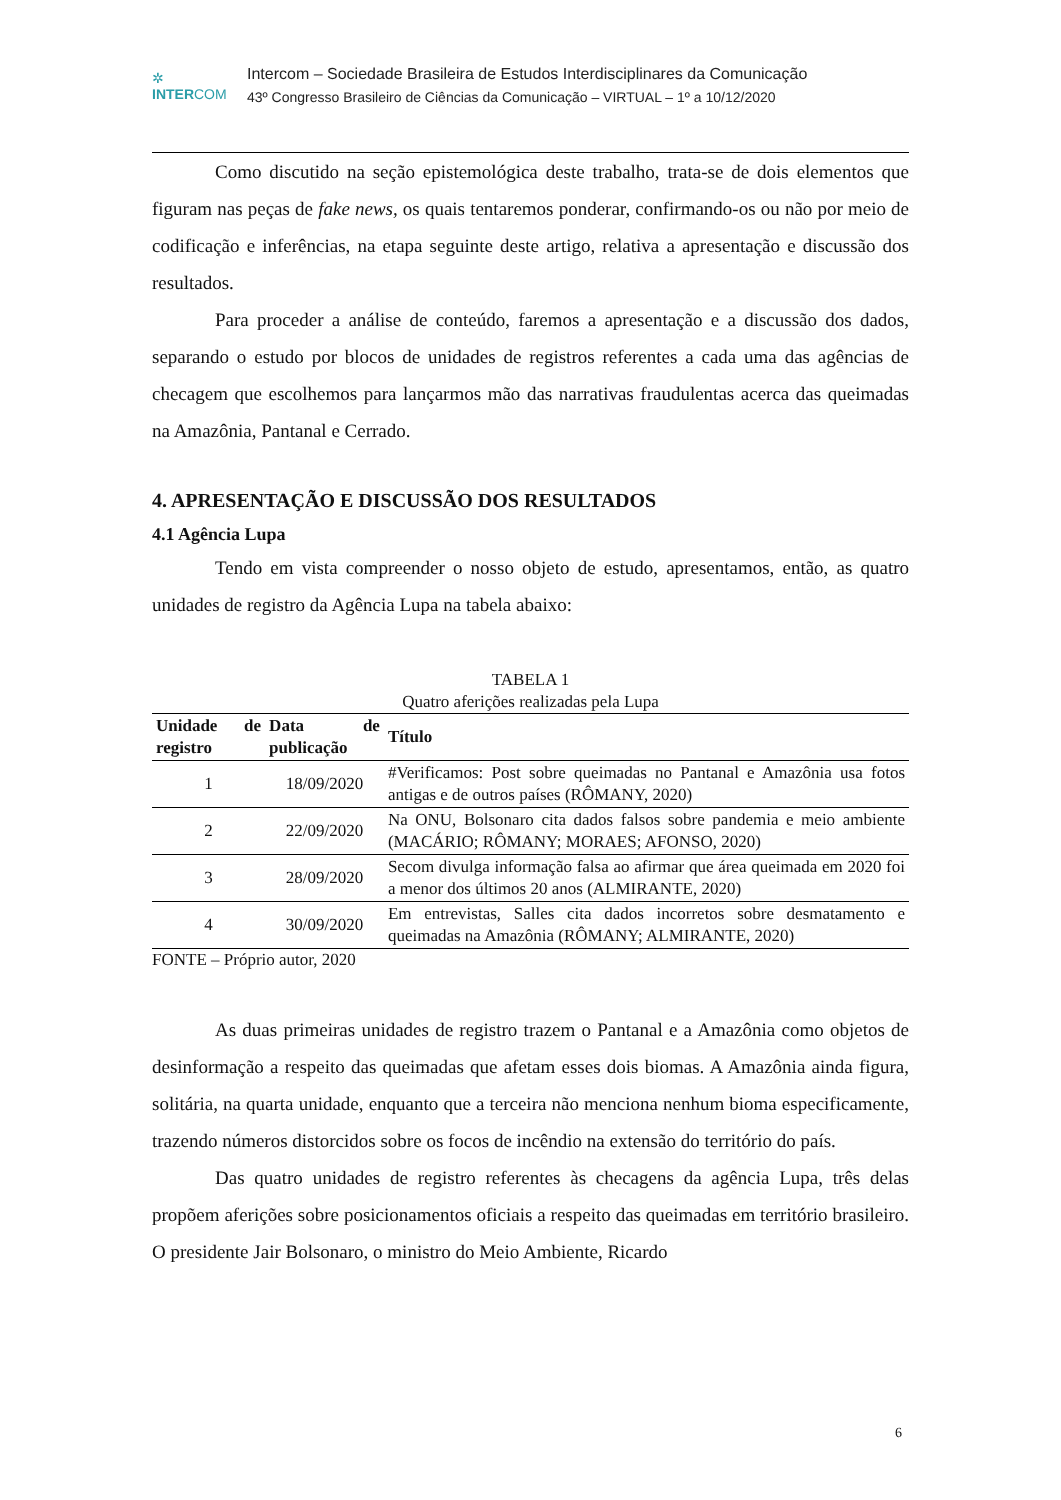✲
INTERCOM
Intercom – Sociedade Brasileira de Estudos Interdisciplinares da Comunicação
43º Congresso Brasileiro de Ciências da Comunicação – VIRTUAL – 1º a 10/12/2020
Como discutido na seção epistemológica deste trabalho, trata-se de dois elementos que figuram nas peças de fake news, os quais tentaremos ponderar, confirmando-os ou não por meio de codificação e inferências, na etapa seguinte deste artigo, relativa a apresentação e discussão dos resultados.
Para proceder a análise de conteúdo, faremos a apresentação e a discussão dos dados, separando o estudo por blocos de unidades de registros referentes a cada uma das agências de checagem que escolhemos para lançarmos mão das narrativas fraudulentas acerca das queimadas na Amazônia, Pantanal e Cerrado.
4. APRESENTAÇÃO E DISCUSSÃO DOS RESULTADOS
4.1 Agência Lupa
Tendo em vista compreender o nosso objeto de estudo, apresentamos, então, as quatro unidades de registro da Agência Lupa na tabela abaixo:
TABELA 1
Quatro aferições realizadas pela Lupa
| Unidade de registro | Data de publicação | Título |
| --- | --- | --- |
| 1 | 18/09/2020 | #Verificamos: Post sobre queimadas no Pantanal e Amazônia usa fotos antigas e de outros países (RÔMANY, 2020) |
| 2 | 22/09/2020 | Na ONU, Bolsonaro cita dados falsos sobre pandemia e meio ambiente (MACÁRIO; RÔMANY; MORAES; AFONSO, 2020) |
| 3 | 28/09/2020 | Secom divulga informação falsa ao afirmar que área queimada em 2020 foi a menor dos últimos 20 anos (ALMIRANTE, 2020) |
| 4 | 30/09/2020 | Em entrevistas, Salles cita dados incorretos sobre desmatamento e queimadas na Amazônia (RÔMANY; ALMIRANTE, 2020) |
FONTE – Próprio autor, 2020
As duas primeiras unidades de registro trazem o Pantanal e a Amazônia como objetos de desinformação a respeito das queimadas que afetam esses dois biomas. A Amazônia ainda figura, solitária, na quarta unidade, enquanto que a terceira não menciona nenhum bioma especificamente, trazendo números distorcidos sobre os focos de incêndio na extensão do território do país.
Das quatro unidades de registro referentes às checagens da agência Lupa, três delas propõem aferições sobre posicionamentos oficiais a respeito das queimadas em território brasileiro. O presidente Jair Bolsonaro, o ministro do Meio Ambiente, Ricardo
6